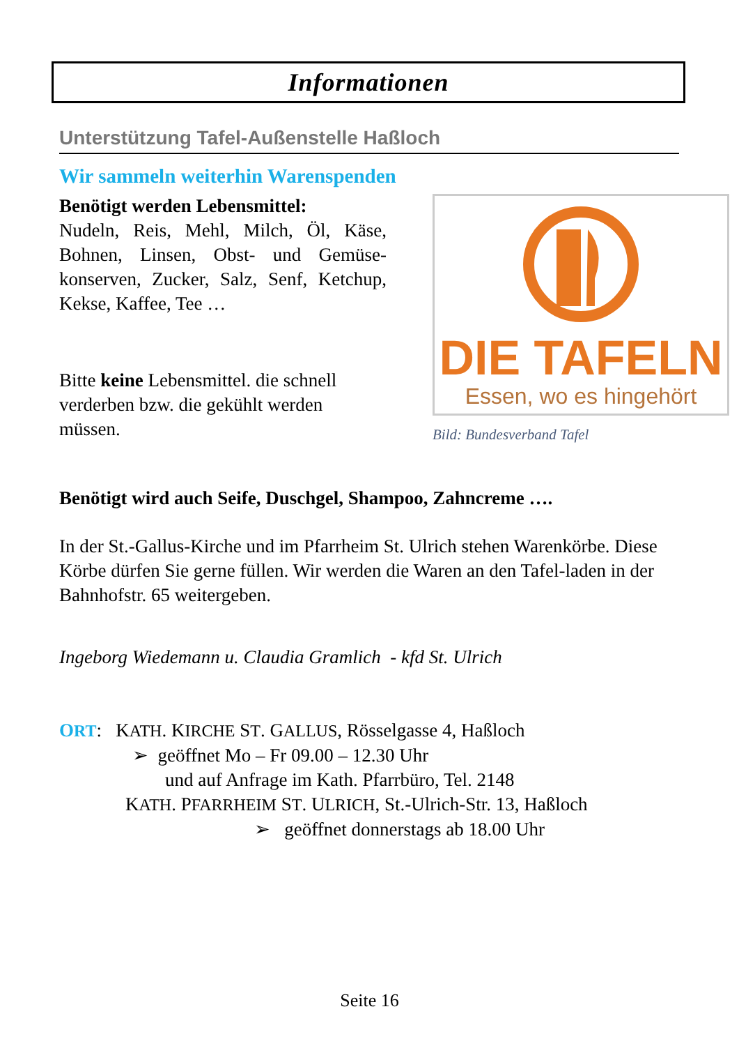Informationen
Unterstützung Tafel-Außenstelle Haßloch
Wir sammeln weiterhin Warenspenden
Benötigt werden Lebensmittel:
Nudeln, Reis, Mehl, Milch, Öl, Käse, Bohnen, Linsen, Obst- und Gemüse-konserven, Zucker, Salz, Senf, Ketchup, Kekse, Kaffee, Tee …
Bitte keine Lebensmittel. die schnell verderben bzw. die gekühlt werden müssen.
DIE TAFELN
Essen, wo es hingehört
Bild: Bundesverband Tafel
Benötigt wird auch Seife, Duschgel, Shampoo, Zahncreme ….
In der St.-Gallus-Kirche und im Pfarrheim St. Ulrich stehen Warenkörbe. Diese Körbe dürfen Sie gerne füllen. Wir werden die Waren an den Tafel-laden in der Bahnhofstr. 65 weitergeben.
Ingeborg Wiedemann u. Claudia Gramlich - kfd St. Ulrich
ORT: KATH. KIRCHE ST. GALLUS, Rösselgasse 4, Haßloch
➢ geöffnet Mo – Fr 09.00 – 12.30 Uhr
und auf Anfrage im Kath. Pfarrbüro, Tel. 2148
KATH. PFARRHEIM ST. ULRICH, St.-Ulrich-Str. 13, Haßloch
➢ geöffnet donnerstags ab 18.00 Uhr
Seite 16